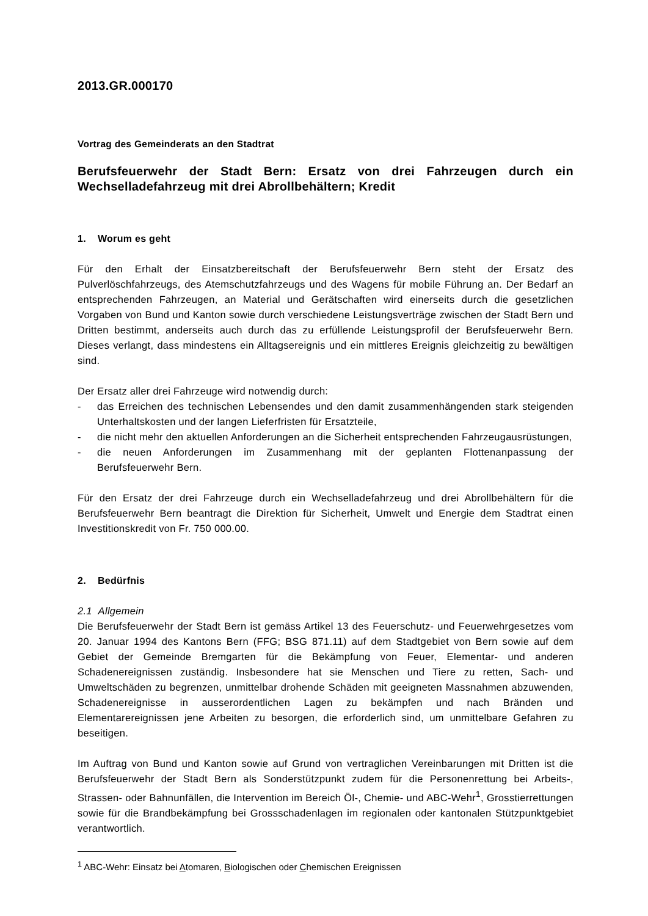2013.GR.000170
Vortrag des Gemeinderats an den Stadtrat
Berufsfeuerwehr der Stadt Bern: Ersatz von drei Fahrzeugen durch ein Wechselladefahrzeug mit drei Abrollbehältern; Kredit
1. Worum es geht
Für den Erhalt der Einsatzbereitschaft der Berufsfeuerwehr Bern steht der Ersatz des Pulverlöschfahrzeugs, des Atemschutzfahrzeugs und des Wagens für mobile Führung an. Der Bedarf an entsprechenden Fahrzeugen, an Material und Gerätschaften wird einerseits durch die gesetzlichen Vorgaben von Bund und Kanton sowie durch verschiedene Leistungsverträge zwischen der Stadt Bern und Dritten bestimmt, anderseits auch durch das zu erfüllende Leistungsprofil der Berufsfeuerwehr Bern. Dieses verlangt, dass mindestens ein Alltagsereignis und ein mittleres Ereignis gleichzeitig zu bewältigen sind.
Der Ersatz aller drei Fahrzeuge wird notwendig durch:
- das Erreichen des technischen Lebensendes und den damit zusammenhängenden stark steigenden Unterhaltskosten und der langen Lieferfristen für Ersatzteile,
- die nicht mehr den aktuellen Anforderungen an die Sicherheit entsprechenden Fahrzeugausrüstungen,
- die neuen Anforderungen im Zusammenhang mit der geplanten Flottenanpassung der Berufsfeuerwehr Bern.
Für den Ersatz der drei Fahrzeuge durch ein Wechselladefahrzeug und drei Abrollbehältern für die Berufsfeuerwehr Bern beantragt die Direktion für Sicherheit, Umwelt und Energie dem Stadtrat einen Investitionskredit von Fr. 750 000.00.
2. Bedürfnis
2.1 Allgemein
Die Berufsfeuerwehr der Stadt Bern ist gemäss Artikel 13 des Feuerschutz- und Feuerwehrgesetzes vom 20. Januar 1994 des Kantons Bern (FFG; BSG 871.11) auf dem Stadtgebiet von Bern sowie auf dem Gebiet der Gemeinde Bremgarten für die Bekämpfung von Feuer, Elementar- und anderen Schadenereignissen zuständig. Insbesondere hat sie Menschen und Tiere zu retten, Sach- und Umweltschäden zu begrenzen, unmittelbar drohende Schäden mit geeigneten Massnahmen abzuwenden, Schadenereignisse in ausserordentlichen Lagen zu bekämpfen und nach Bränden und Elementarereignissen jene Arbeiten zu besorgen, die erforderlich sind, um unmittelbare Gefahren zu beseitigen.
Im Auftrag von Bund und Kanton sowie auf Grund von vertraglichen Vereinbarungen mit Dritten ist die Berufsfeuerwehr der Stadt Bern als Sonderstützpunkt zudem für die Personenrettung bei Arbeits-, Strassen- oder Bahnunfällen, die Intervention im Bereich Öl-, Chemie- und ABC-Wehr<sup>1</sup>, Grosstierrettungen sowie für die Brandbekämpfung bei Grossschadenlagen im regionalen oder kantonalen Stützpunktgebiet verantwortlich.
<sup>1</sup> ABC-Wehr: Einsatz bei Atomaren, Biologischen oder Chemischen Ereignissen